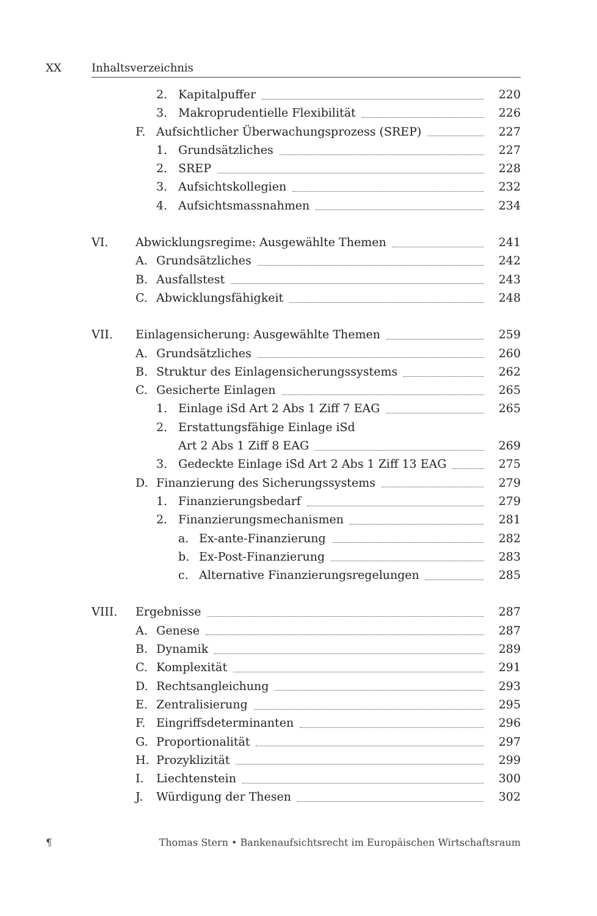XX Inhaltsverzeichnis
2. Kapitalpuffer 220
3. Makroprudentielle Flexibilität 226
F. Aufsichtlicher Überwachungsprozess (SREP) 227
1. Grundsätzliches 227
2. SREP 228
3. Aufsichtskollegien 232
4. Aufsichtsmassnahmen 234
VI. Abwicklungsregime: Ausgewählte Themen 241
A. Grundsätzliches 242
B. Ausfallstest 243
C. Abwicklungsfähigkeit 248
VII. Einlagensicherung: Ausgewählte Themen 259
A. Grundsätzliches 260
B. Struktur des Einlagensicherungssystems 262
C. Gesicherte Einlagen 265
1. Einlage iSd Art 2 Abs 1 Ziff 7 EAG 265
2. Erstattungsfähige Einlage iSd
Art 2 Abs 1 Ziff 8 EAG 269
3. Gedeckte Einlage iSd Art 2 Abs 1 Ziff 13 EAG 275
D. Finanzierung des Sicherungssystems 279
1. Finanzierungsbedarf 279
2. Finanzierungsmechanismen 281
a. Ex-ante-Finanzierung 282
b. Ex-Post-Finanzierung 283
c. Alternative Finanzierungsregelungen 285
VIII. Ergebnisse 287
A. Genese 287
B. Dynamik 289
C. Komplexität 291
D. Rechtsangleichung 293
E. Zentralisierung 295
F. Eingriffsdeterminanten 296
G. Proportionalität 297
H. Prozyklizität 299
I. Liechtenstein 300
J. Würdigung der Thesen 302
¶ Thomas Stern • Bankenaufsichtsrecht im Europäischen Wirtschaftsraum